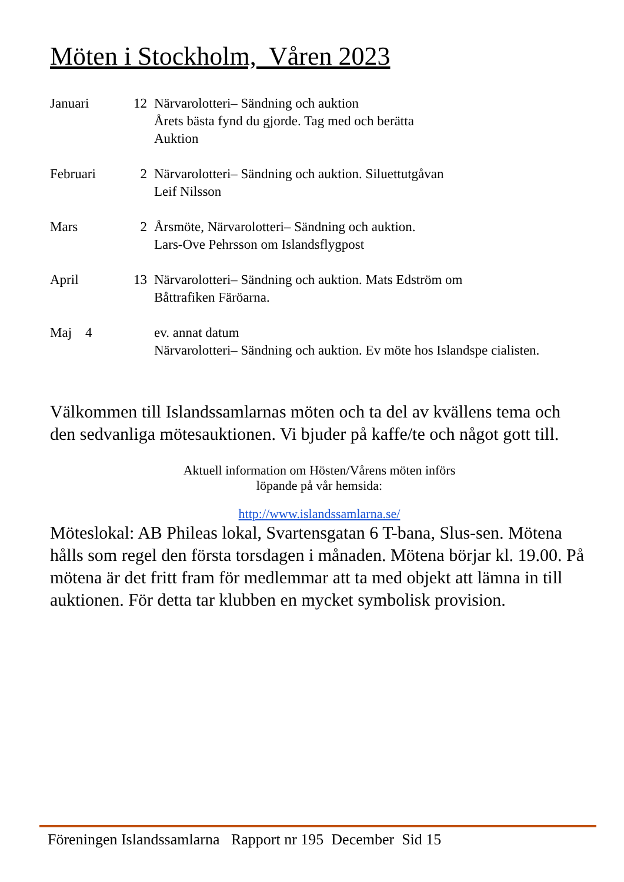Möten i Stockholm, Våren 2023
Januari 12 Närvarolotteri– Sändning och auktion
Årets bästa fynd du gjorde. Tag med och berätta
Auktion
Februari 2 Närvarolotteri– Sändning och auktion. Siluettutgåvan
Leif Nilsson
Mars 2 Årsmöte, Närvarolotteri– Sändning och auktion.
Lars-Ove Pehrsson om Islandsflygpost
April 13 Närvarolotteri– Sändning och auktion. Mats Edström om
Båttrafiken Färöarna.
Maj 4 ev. annat datum
Närvarolotteri– Sändning och auktion. Ev möte hos Islandspe cialisten.
Välkommen till Islandssamlarnas möten och ta del av kvällens tema och den sedvanliga mötesauktionen. Vi bjuder på kaffe/te och något gott till.
Aktuell information om Hösten/Vårens möten införs
löpande på vår hemsida:
http://www.islandssamlarna.se/
Möteslokal: AB Phileas lokal, Svartensgatan 6 T-bana, Slus-sen. Mötena hålls som regel den första torsdagen i månaden. Mötena börjar kl. 19.00. På mötena är det fritt fram för medlemmar att ta med objekt att lämna in till auktionen. För detta tar klubben en mycket symbolisk provision.
Föreningen Islandssamlarna Rapport nr 195 December Sid 15